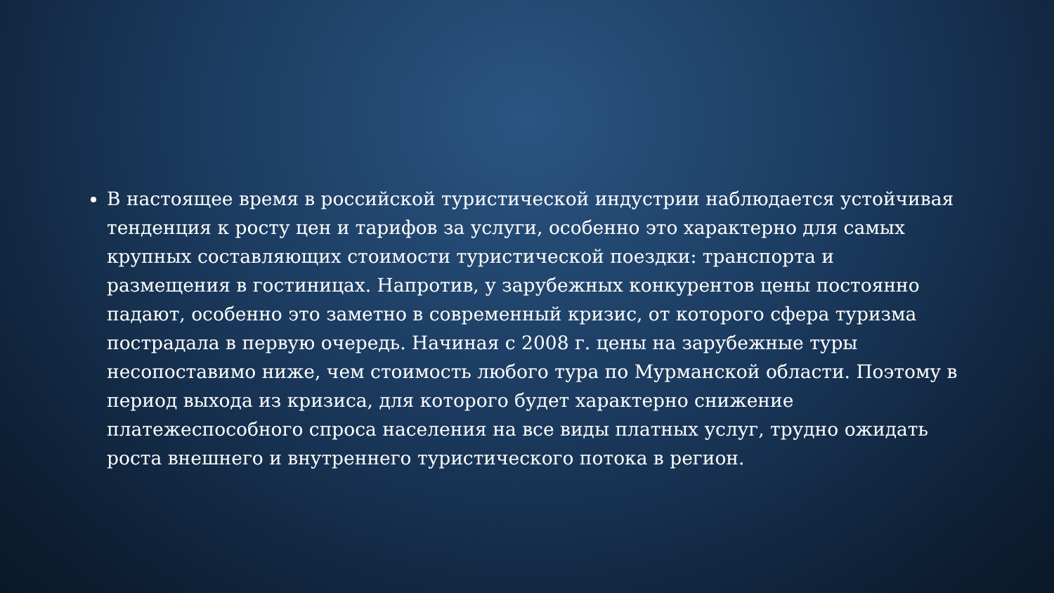В настоящее время в российской туристической индустрии наблюдается устойчивая тенденция к росту цен и тарифов за услуги, особенно это характерно для самых крупных составляющих стоимости туристической поездки: транспорта и размещения в гостиницах. Напротив, у зарубежных конкурентов цены постоянно падают, особенно это заметно в современный кризис, от которого сфера туризма пострадала в первую очередь. Начиная с 2008 г. цены на зарубежные туры несопоставимо ниже, чем стоимость любого тура по Мурманской области. Поэтому в период выхода из кризиса, для которого будет характерно снижение платежеспособного спроса населения на все виды платных услуг, трудно ожидать роста внешнего и внутреннего туристического потока в регион.